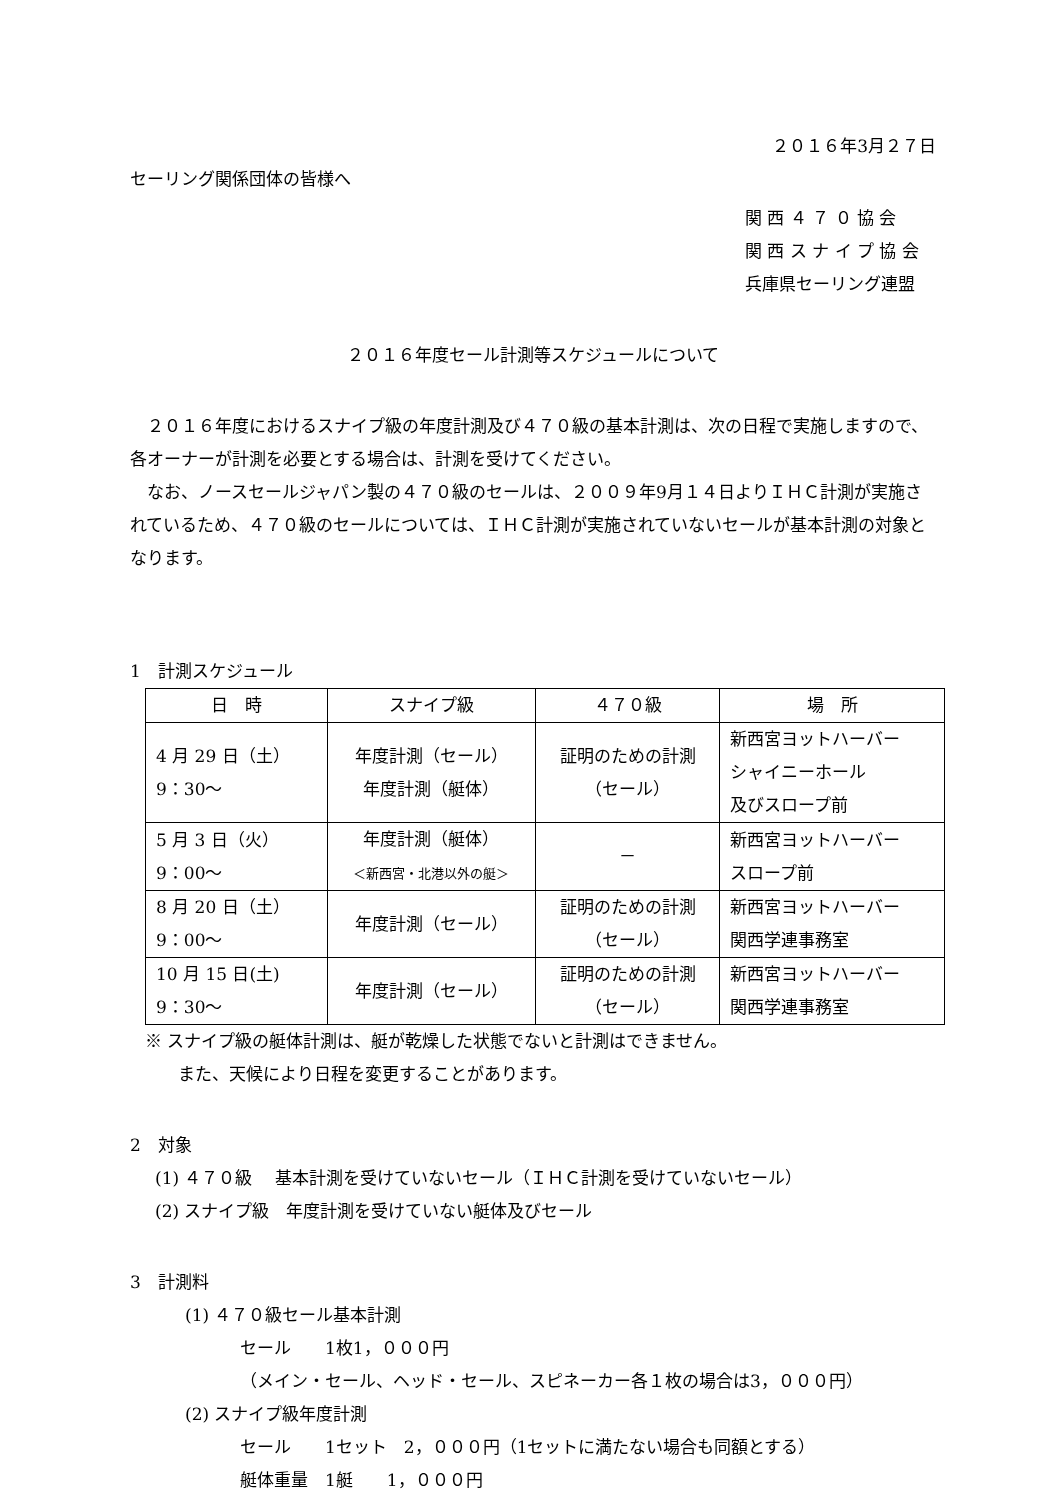２０１６年3月２７日
セーリング関係団体の皆様へ
関 西 ４ ７ ０ 協 会
関 西 ス ナ イ プ 協 会
兵庫県セーリング連盟
２０１６年度セール計測等スケジュールについて
　２０１６年度におけるスナイプ級の年度計測及び４７０級の基本計測は、次の日程で実施しますので、各オーナーが計測を必要とする場合は、計測を受けてください。
　なお、ノースセールジャパン製の４７０級のセールは、２００９年9月１４日よりＩＨＣ計測が実施されているため、４７０級のセールについては、ＩＨＣ計測が実施されていないセールが基本計測の対象となります。
1　計測スケジュール
| 日 時 | スナイプ級 | ４７０級 | 場 所 |
| --- | --- | --- | --- |
| 4 月 29 日（土） 9：30～ | 年度計測（セール） 年度計測（艇体） | 証明のための計測 （セール） | 新西宮ヨットハーバー シャイニーホール 及びスロープ前 |
| 5 月 3 日（火） 9：00～ | 年度計測（艇体） ＜新西宮・北港以外の艇＞ | － | 新西宮ヨットハーバー スロープ前 |
| 8 月 20 日（土） 9：00～ | 年度計測（セール） | 証明のための計測 （セール） | 新西宮ヨットハーバー 関西学連事務室 |
| 10 月 15 日(土) 9：30～ | 年度計測（セール） | 証明のための計測 （セール） | 新西宮ヨットハーバー 関西学連事務室 |
※ スナイプ級の艇体計測は、艇が乾燥した状態でないと計測はできません。
また、天候により日程を変更することがあります。
2　対象
(1) ４７０級　 基本計測を受けていないセール（ＩＨＣ計測を受けていないセール）
(2) スナイプ級　年度計測を受けていない艇体及びセール
3　計測料
(1) ４７０級セール基本計測
セール　　1枚1，０００円
（メイン・セール、ヘッド・セール、スピネーカー各１枚の場合は3，０００円）
(2) スナイプ級年度計測
セール　　1セット　2，０００円（1セットに満たない場合も同額とする）
艇体重量　1艇　　1，０００円